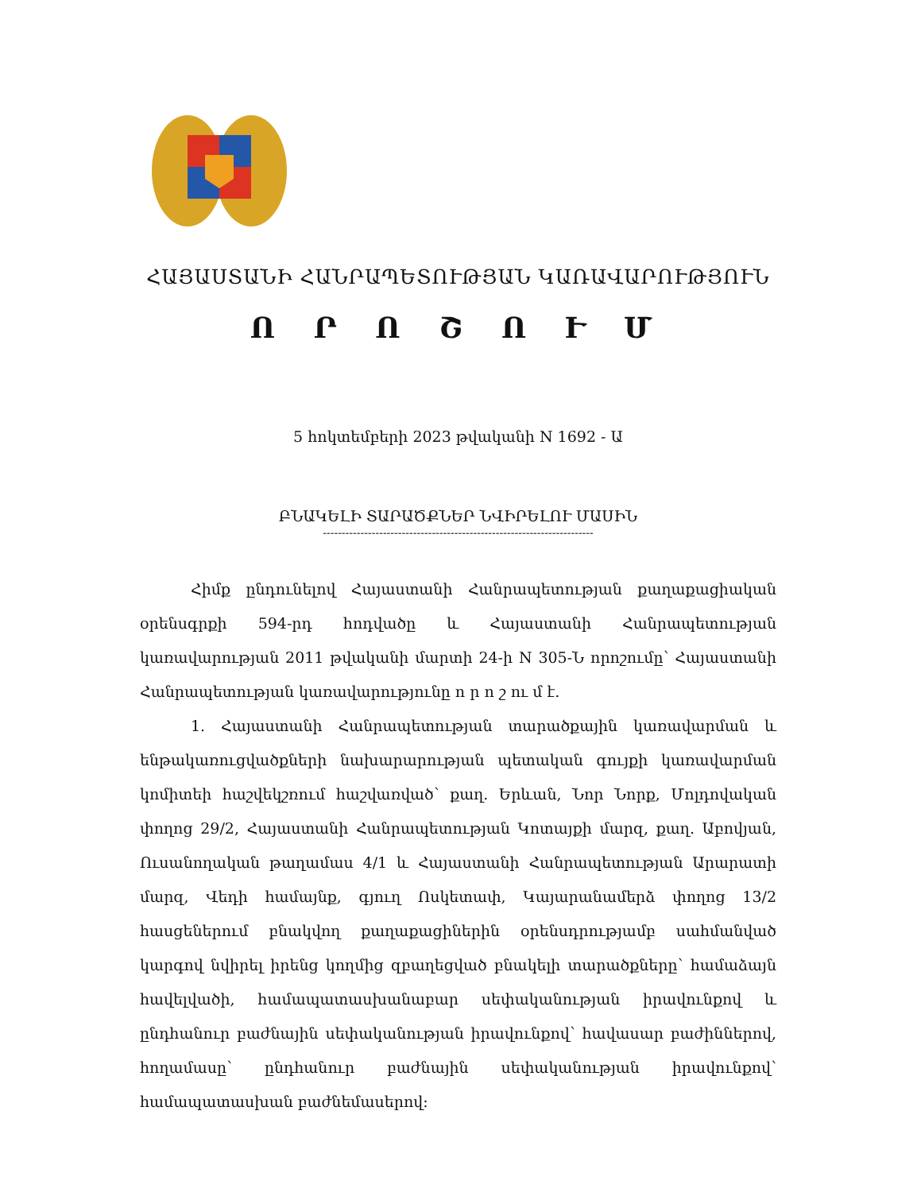ՀԱՅԱՍՏԱՆԻ ՀԱՆՐԱՊԵՏՈՒԹՅԱՆ ԿԱՌԱՎԱՐՈՒԹՅՈՒՆ
Ո Ր Ո Շ Ո Ւ Մ
5 հոկտեմբերի 2023 թվականի N 1692 - Ա
ԲՆԱԿԵԼԻ ՏԱՐԱԾՔՆԵՐ ՆՎԻՐԵԼՈՒ ՄԱՍԻՆ
------------------------------------------------------------------------
Հիմք ընդունելով Հայաստանի Հանրապետության քաղաքացիական օրենսգրքի 594-րդ հոդվածը և Հայաստանի Հանրապետության կառավարության 2011 թվականի մարտի 24-ի N 305-Ն որոշումը՝ Հայաստանի Հանրապետության կառավարությունը ո ր ո շ ու մ է.
1. Հայաստանի Հանրապետության տարածքային կառավարման և ենթակառուցվածքների նախարարության պետական գույքի կառավարման կոմիտեի հաշվեկշռում հաշվառված՝ քաղ. Երևան, Նոր Նորք, Մոլդովական փողոց 29/2, Հայաստանի Հանրապետության Կոտայքի մարզ, քաղ. Աբովյան, Ուսանողական թաղամաս 4/1 և Հայաստանի Հանրապետության Արարատի մարզ, Վեդի համայնք, գյուղ Ոսկետափ, Կայարանամերձ փողոց 13/2 հասցեներում բնակվող քաղաքացիներին օրենսդրությամբ սահմանված կարգով նվիրել իրենց կողմից զբաղեցված բնակելի տարածքները՝ համաձայն հավելվածի, համապատասխանաբար սեփականության իրավունքով և ընդհանուր բաժնային սեփականության իրավունքով՝ հավասար բաժիններով, հողամասը՝ ընդհանուր բաժնային սեփականության իրավունքով՝ համապատասխան բաժնեմասերով: